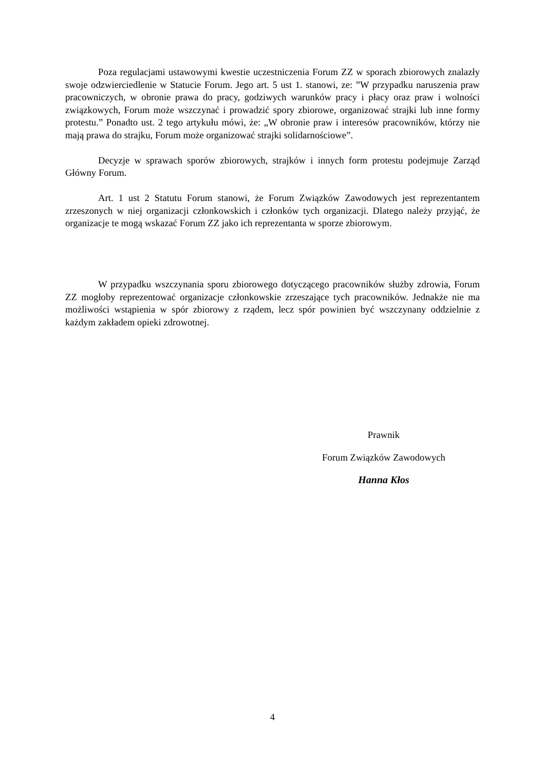Poza regulacjami ustawowymi kwestie uczestniczenia Forum ZZ w sporach zbiorowych znalazły swoje odzwierciedlenie w Statucie Forum. Jego art. 5 ust 1. stanowi, ze: ”W przypadku naruszenia praw pracowniczych, w obronie prawa do pracy, godziwych warunków pracy i płacy oraz praw i wolności związkowych, Forum może wszczynać i prowadzić spory zbiorowe, organizować strajki lub inne formy protestu.” Ponadto ust. 2 tego artykułu mówi, że: „W obronie praw i interesów pracowników, którzy nie mają prawa do strajku, Forum może organizować strajki solidarnościowe”.
Decyzje w sprawach sporów zbiorowych, strajków i innych form protestu podejmuje Zarząd Główny Forum.
Art. 1 ust 2 Statutu Forum stanowi, że Forum Związków Zawodowych jest reprezentantem zrzeszonych w niej organizacji członkowskich i członków tych organizacji. Dlatego należy przyjąć, że organizacje te mogą wskazać Forum ZZ jako ich reprezentanta w sporze zbiorowym.
W przypadku wszczynania sporu zbiorowego dotyczącego pracowników służby zdrowia, Forum ZZ mogłoby reprezentować organizacje członkowskie zrzeszające tych pracowników. Jednakże nie ma możliwości wstąpienia w spór zbiorowy z rządem, lecz spór powinien być wszczynany oddzielnie z każdym zakładem opieki zdrowotnej.
Prawnik
Forum Związków Zawodowych
Hanna Kłos
4